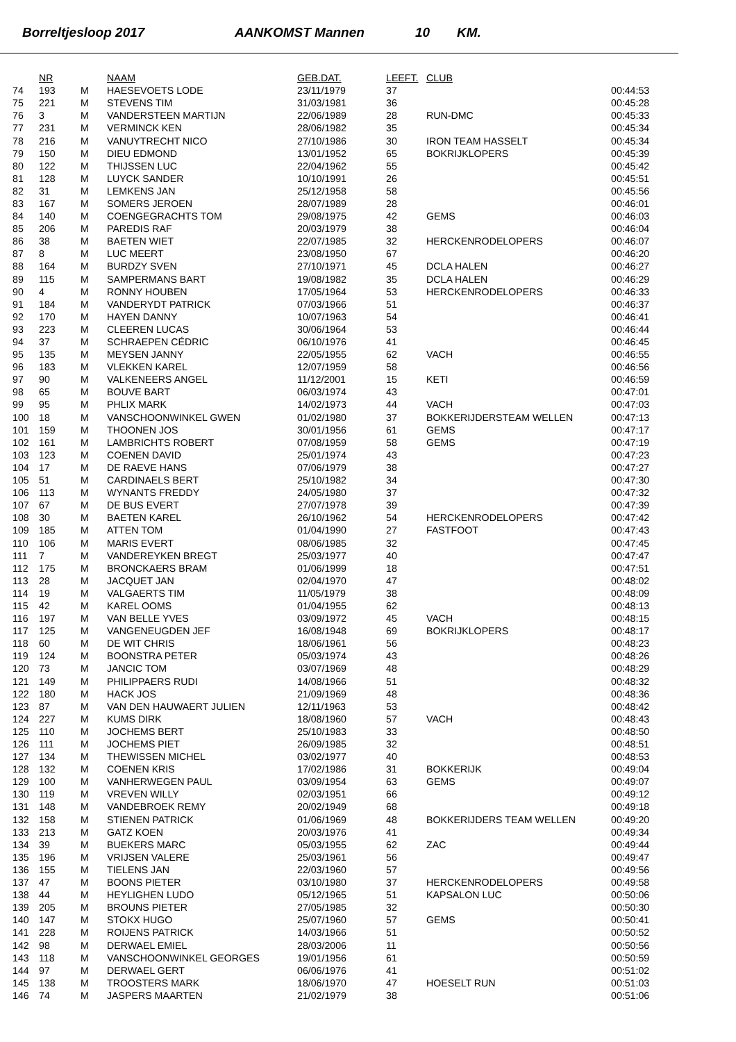Borreltjesloop 2017 AANKOMST Mannen 10 KM.
| | NR | | NAAM | GEB.DAT. | LEEFT. | CLUB | |
| --- | --- | --- | --- | --- | --- | --- | --- |
| 74 | 193 | M | HAESEVOETS LODE | 23/11/1979 | 37 | | 00:44:53 |
| 75 | 221 | M | STEVENS TIM | 31/03/1981 | 36 | | 00:45:28 |
| 76 | 3 | M | VANDERSTEEN MARTIJN | 22/06/1989 | 28 | RUN-DMC | 00:45:33 |
| 77 | 231 | M | VERMINCK KEN | 28/06/1982 | 35 | | 00:45:34 |
| 78 | 216 | M | VANUYTRECHT NICO | 27/10/1986 | 30 | IRON TEAM HASSELT | 00:45:34 |
| 79 | 150 | M | DIEU EDMOND | 13/01/1952 | 65 | BOKRIJKLOPERS | 00:45:39 |
| 80 | 122 | M | THIJSSEN LUC | 22/04/1962 | 55 | | 00:45:42 |
| 81 | 128 | M | LUYCK SANDER | 10/10/1991 | 26 | | 00:45:51 |
| 82 | 31 | M | LEMKENS JAN | 25/12/1958 | 58 | | 00:45:56 |
| 83 | 167 | M | SOMERS JEROEN | 28/07/1989 | 28 | | 00:46:01 |
| 84 | 140 | M | COENGEGRACHTS TOM | 29/08/1975 | 42 | GEMS | 00:46:03 |
| 85 | 206 | M | PAREDIS RAF | 20/03/1979 | 38 | | 00:46:04 |
| 86 | 38 | M | BAETEN WIET | 22/07/1985 | 32 | HERCKENRODELOPERS | 00:46:07 |
| 87 | 8 | M | LUC MEERT | 23/08/1950 | 67 | | 00:46:20 |
| 88 | 164 | M | BURDZY SVEN | 27/10/1971 | 45 | DCLA HALEN | 00:46:27 |
| 89 | 115 | M | SAMPERMANS BART | 19/08/1982 | 35 | DCLA HALEN | 00:46:29 |
| 90 | 4 | M | RONNY HOUBEN | 17/05/1964 | 53 | HERCKENRODELOPERS | 00:46:33 |
| 91 | 184 | M | VANDERYDT PATRICK | 07/03/1966 | 51 | | 00:46:37 |
| 92 | 170 | M | HAYEN DANNY | 10/07/1963 | 54 | | 00:46:41 |
| 93 | 223 | M | CLEEREN LUCAS | 30/06/1964 | 53 | | 00:46:44 |
| 94 | 37 | M | SCHRAEPEN CÉDRIC | 06/10/1976 | 41 | | 00:46:45 |
| 95 | 135 | M | MEYSEN JANNY | 22/05/1955 | 62 | VACH | 00:46:55 |
| 96 | 183 | M | VLEKKEN KAREL | 12/07/1959 | 58 | | 00:46:56 |
| 97 | 90 | M | VALKENEERS ANGEL | 11/12/2001 | 15 | KETI | 00:46:59 |
| 98 | 65 | M | BOUVE BART | 06/03/1974 | 43 | | 00:47:01 |
| 99 | 95 | M | PHLIX MARK | 14/02/1973 | 44 | VACH | 00:47:03 |
| 100 | 18 | M | VANSCHOONWINKEL GWEN | 01/02/1980 | 37 | BOKKERIJDERSTEAM WELLEN | 00:47:13 |
| 101 | 159 | M | THOONEN JOS | 30/01/1956 | 61 | GEMS | 00:47:17 |
| 102 | 161 | M | LAMBRICHTS ROBERT | 07/08/1959 | 58 | GEMS | 00:47:19 |
| 103 | 123 | M | COENEN DAVID | 25/01/1974 | 43 | | 00:47:23 |
| 104 | 17 | M | DE RAEVE HANS | 07/06/1979 | 38 | | 00:47:27 |
| 105 | 51 | M | CARDINAELS BERT | 25/10/1982 | 34 | | 00:47:30 |
| 106 | 113 | M | WYNANTS FREDDY | 24/05/1980 | 37 | | 00:47:32 |
| 107 | 67 | M | DE BUS EVERT | 27/07/1978 | 39 | | 00:47:39 |
| 108 | 30 | M | BAETEN KAREL | 26/10/1962 | 54 | HERCKENRODELOPERS | 00:47:42 |
| 109 | 185 | M | ATTEN TOM | 01/04/1990 | 27 | FASTFOOT | 00:47:43 |
| 110 | 106 | M | MARIS EVERT | 08/06/1985 | 32 | | 00:47:45 |
| 111 | 7 | M | VANDEREYKEN BREGT | 25/03/1977 | 40 | | 00:47:47 |
| 112 | 175 | M | BRONCKAERS BRAM | 01/06/1999 | 18 | | 00:47:51 |
| 113 | 28 | M | JACQUET JAN | 02/04/1970 | 47 | | 00:48:02 |
| 114 | 19 | M | VALGAERTS TIM | 11/05/1979 | 38 | | 00:48:09 |
| 115 | 42 | M | KAREL OOMS | 01/04/1955 | 62 | | 00:48:13 |
| 116 | 197 | M | VAN BELLE YVES | 03/09/1972 | 45 | VACH | 00:48:15 |
| 117 | 125 | M | VANGENEUGDEN JEF | 16/08/1948 | 69 | BOKRIJKLOPERS | 00:48:17 |
| 118 | 60 | M | DE WIT CHRIS | 18/06/1961 | 56 | | 00:48:23 |
| 119 | 124 | M | BOONSTRA PETER | 05/03/1974 | 43 | | 00:48:26 |
| 120 | 73 | M | JANCIC TOM | 03/07/1969 | 48 | | 00:48:29 |
| 121 | 149 | M | PHILIPPAERS RUDI | 14/08/1966 | 51 | | 00:48:32 |
| 122 | 180 | M | HACK JOS | 21/09/1969 | 48 | | 00:48:36 |
| 123 | 87 | M | VAN DEN HAUWAERT JULIEN | 12/11/1963 | 53 | | 00:48:42 |
| 124 | 227 | M | KUMS DIRK | 18/08/1960 | 57 | VACH | 00:48:43 |
| 125 | 110 | M | JOCHEMS BERT | 25/10/1983 | 33 | | 00:48:50 |
| 126 | 111 | M | JOCHEMS PIET | 26/09/1985 | 32 | | 00:48:51 |
| 127 | 134 | M | THEWISSEN MICHEL | 03/02/1977 | 40 | | 00:48:53 |
| 128 | 132 | M | COENEN KRIS | 17/02/1986 | 31 | BOKKERIJK | 00:49:04 |
| 129 | 100 | M | VANHERWEGEN PAUL | 03/09/1954 | 63 | GEMS | 00:49:07 |
| 130 | 119 | M | VREVEN WILLY | 02/03/1951 | 66 | | 00:49:12 |
| 131 | 148 | M | VANDEBROEK REMY | 20/02/1949 | 68 | | 00:49:18 |
| 132 | 158 | M | STIENEN PATRICK | 01/06/1969 | 48 | BOKKERIJDERS TEAM WELLEN | 00:49:20 |
| 133 | 213 | M | GATZ KOEN | 20/03/1976 | 41 | | 00:49:34 |
| 134 | 39 | M | BUEKERS MARC | 05/03/1955 | 62 | ZAC | 00:49:44 |
| 135 | 196 | M | VRIJSEN VALERE | 25/03/1961 | 56 | | 00:49:47 |
| 136 | 155 | M | TIELENS JAN | 22/03/1960 | 57 | | 00:49:56 |
| 137 | 47 | M | BOONS PIETER | 03/10/1980 | 37 | HERCKENRODELOPERS | 00:49:58 |
| 138 | 44 | M | HEYLIGHEN LUDO | 05/12/1965 | 51 | KAPSALON LUC | 00:50:06 |
| 139 | 205 | M | BROUNS PIETER | 27/05/1985 | 32 | | 00:50:30 |
| 140 | 147 | M | STOKX HUGO | 25/07/1960 | 57 | GEMS | 00:50:41 |
| 141 | 228 | M | ROIJENS PATRICK | 14/03/1966 | 51 | | 00:50:52 |
| 142 | 98 | M | DERWAEL EMIEL | 28/03/2006 | 11 | | 00:50:56 |
| 143 | 118 | M | VANSCHOONWINKEL GEORGES | 19/01/1956 | 61 | | 00:50:59 |
| 144 | 97 | M | DERWAEL GERT | 06/06/1976 | 41 | | 00:51:02 |
| 145 | 138 | M | TROOSTERS MARK | 18/06/1970 | 47 | HOESELT RUN | 00:51:03 |
| 146 | 74 | M | JASPERS MAARTEN | 21/02/1979 | 38 | | 00:51:06 |